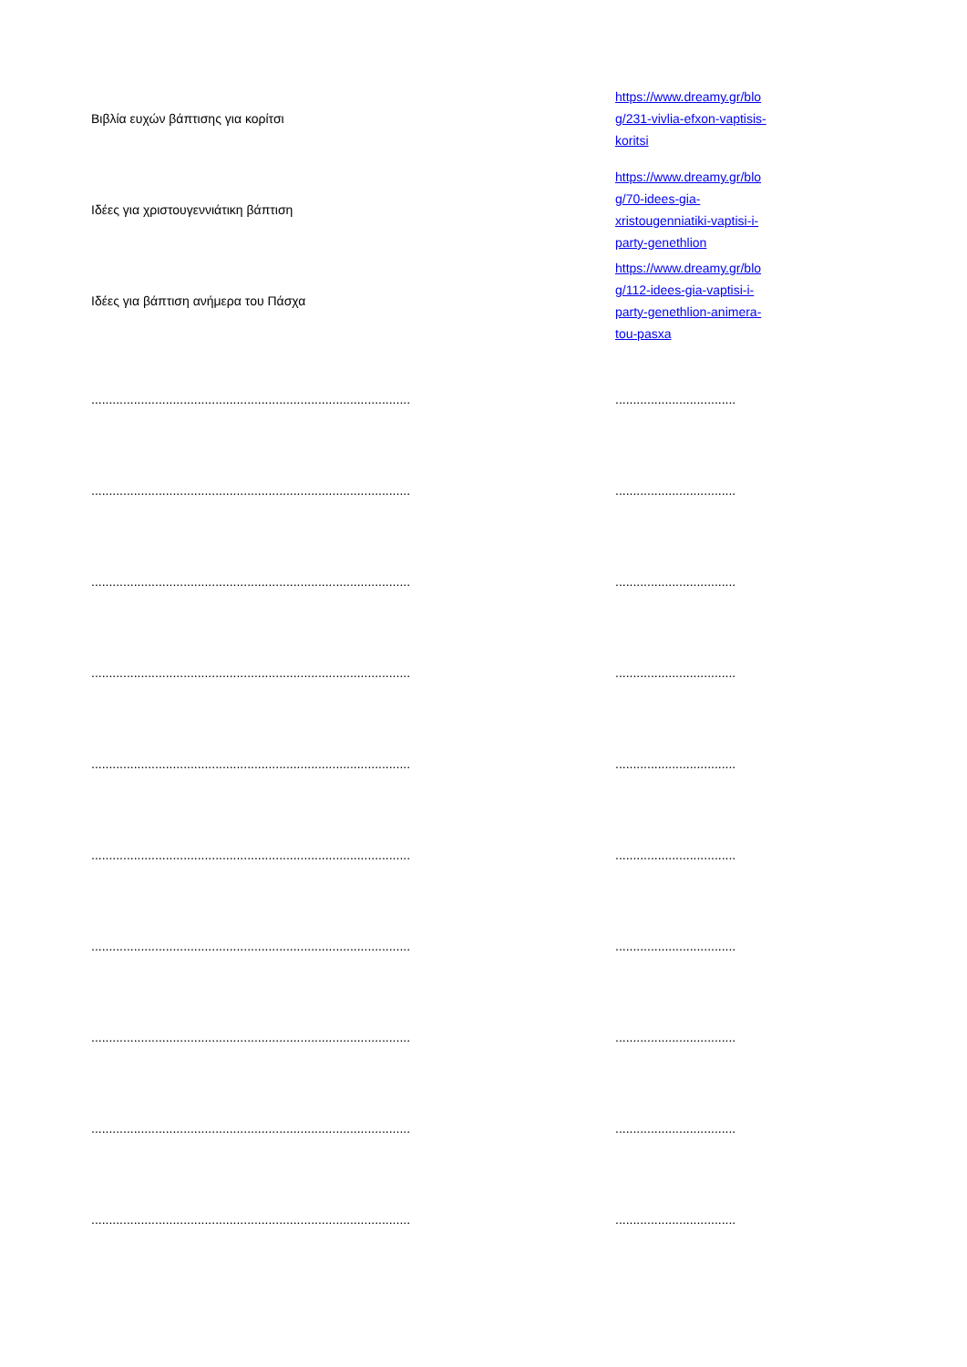| Βιβλία ευχών βάπτισης για κορίτσι | https://www.dreamy.gr/blo g/231-vivlia-efxon-vaptisis- koritsi |
| Ιδέες για χριστουγεννιάτικη βάπτιση | https://www.dreamy.gr/blo g/70-idees-gia- xristougenniatiki-vaptisi-i- party-genethlion |
| Ιδέες για βάπτιση ανήμερα του Πάσχα | https://www.dreamy.gr/blo g/112-idees-gia-vaptisi-i- party-genethlion-animera- tou-pasxa |
| .......................................................................................... | .................................. |
| .......................................................................................... | .................................. |
| .......................................................................................... | .................................. |
| .......................................................................................... | .................................. |
| .......................................................................................... | .................................. |
| .......................................................................................... | .................................. |
| .......................................................................................... | .................................. |
| .......................................................................................... | .................................. |
| .......................................................................................... | .................................. |
| .......................................................................................... | .................................. |